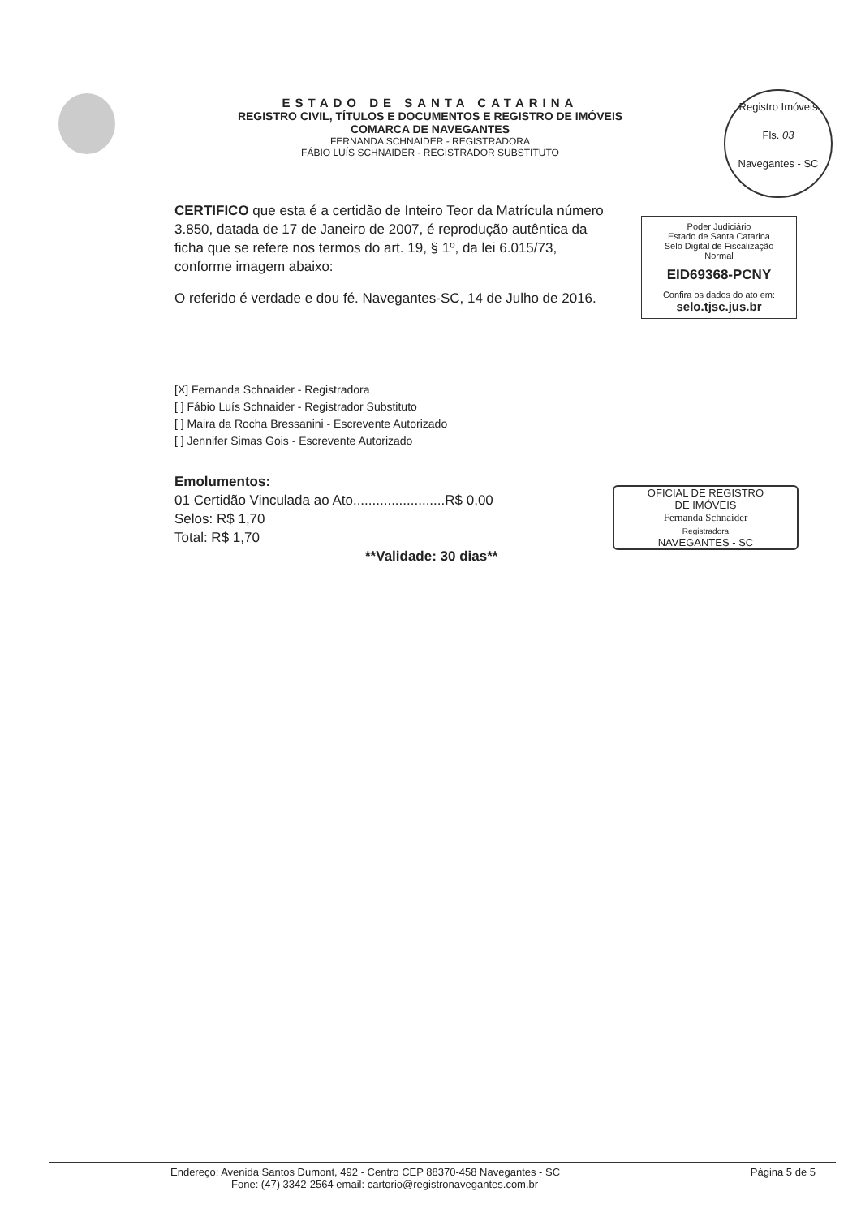ESTADO DE SANTA CATARINA
REGISTRO CIVIL, TÍTULOS E DOCUMENTOS E REGISTRO DE IMÓVEIS
COMARCA DE NAVEGANTES
FERNANDA SCHNAIDER - REGISTRADORA
FÁBIO LUÍS SCHNAIDER - REGISTRADOR SUBSTITUTO
Registro Imóveis
Fls. 03
Navegantes - SC
Poder Judiciário
Estado de Santa Catarina
Selo Digital de Fiscalização
Normal
EID69368-PCNY
Confira os dados do ato em:
selo.tjsc.jus.br
CERTIFICO que esta é a certidão de Inteiro Teor da Matrícula número 3.850, datada de 17 de Janeiro de 2007, é reprodução autêntica da ficha que se refere nos termos do art. 19, § 1º, da lei 6.015/73, conforme imagem abaixo:
O referido é verdade e dou fé. Navegantes-SC, 14 de Julho de 2016.
[X] Fernanda Schnaider - Registradora
[ ] Fábio Luís Schnaider - Registrador Substituto
[ ] Maira da Rocha Bressanini - Escrevente Autorizado
[ ] Jennifer Simas Gois - Escrevente Autorizado
Emolumentos:
01 Certidão Vinculada ao Ato........................R$ 0,00
Selos: R$ 1,70
Total: R$ 1,70
**Validade: 30 dias**
OFICIAL DE REGISTRO
DE IMÓVEIS
Fernanda Schnaider
Registradora
NAVEGANTES - SC
Endereço: Avenida Santos Dumont, 492 - Centro CEP 88370-458 Navegantes - SC Página 5 de 5
Fone: (47) 3342-2564 email: cartorio@registronavegantes.com.br